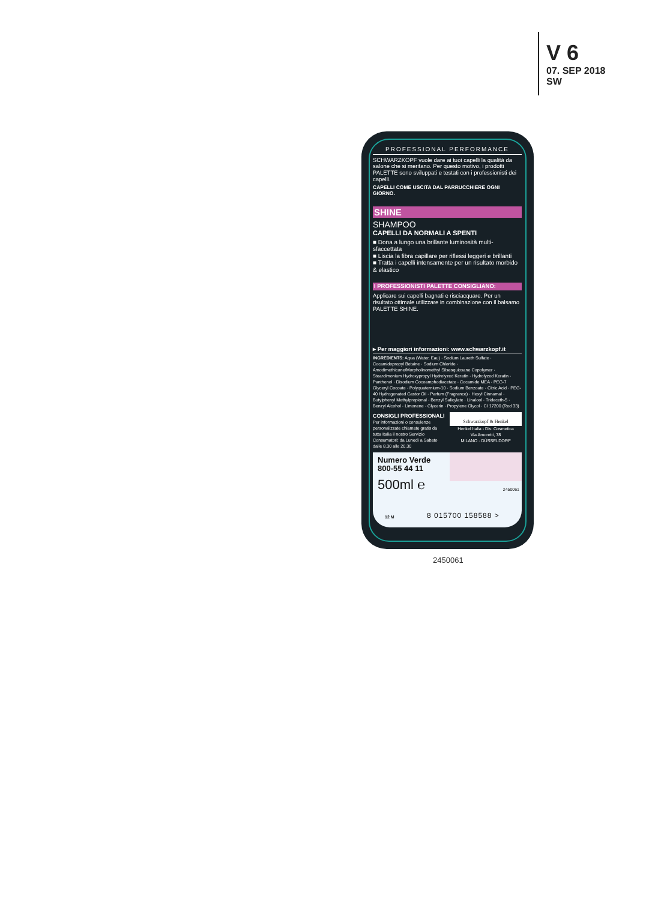V 6
07. SEP 2018
SW
PROFESSIONAL PERFORMANCE
SCHWARZKOPF vuole dare ai tuoi capelli la qualità da salone che si meritano. Per questo motivo, i prodotti PALETTE sono sviluppati e testati con i professionisti dei capelli.
CAPELLI COME USCITA DAL PARRUCCHIERE OGNI GIORNO.
SHINE
SHAMPOO
CAPELLI DA NORMALI A SPENTI
■ Dona a lungo una brillante luminosità multi-sfaccettata
■ Liscia la fibra capillare per riflessi leggeri e brillanti
■ Tratta i capelli intensamente per un risultato morbido & elastico
I PROFESSIONISTI PALETTE CONSIGLIANO:
Applicare sui capelli bagnati e risciacquare. Per un risultato ottimale utilizzare in combinazione con il balsamo PALETTE SHINE.
▸ Per maggiori informazioni: www.schwarzkopf.it
INGREDIENTS: Aqua (Water, Eau) · Sodium Laureth Sulfate · Cocamidopropyl Betaine · Sodium Chloride · Amodimethicone/Morpholinomethyl Silsesquioxane Copolymer · Steardimonium Hydroxypropyl Hydrolyzed Keratin · Hydrolyzed Keratin · Panthenol · Disodium Cocoamphodiacetate · Cocamide MEA · PEG-7 Glyceryl Cocoate · Polyquaternium-10 · Sodium Benzoate · Citric Acid · PEG-40 Hydrogenated Castor Oil · Parfum (Fragrance) · Hexyl Cinnamal · Butylphenyl Methylpropional · Benzyl Salicylate · Linalool · Trideceth-5 · Benzyl Alcohol · Limonene · Glycerin · Propylene Glycol · CI 17200 (Red 33)
CONSIGLI PROFESSIONALI
Per informazioni o consulenze personalizzate chiamate gratis da tutta Italia il nostro Servizio Consumatori: da Lunedì a Sabato dalle 8.30 alle 20.30
Schwarzkopf & Henkel
Henkel Italia - Div. Cosmetica
Via Amoretti, 78
MILANO · DÜSSELDORF
Numero Verde
800-55 44 11
500ml ℮
8 015700 158588 >
2450061
12 M
2450061